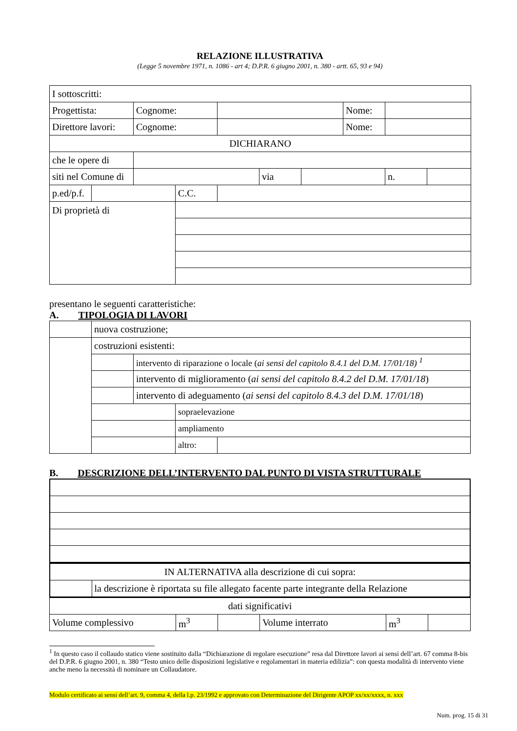RELAZIONE ILLUSTRATIVA
(Legge 5 novembre 1971, n. 1086 - art 4; D.P.R. 6 giugno 2001, n. 380 - artt. 65, 93 e 94)
| I sottoscritti: | | | | | | | | | |
| Progettista: | | Cognome: | | | | | Nome: | | |
| Direttore lavori: | | Cognome: | | | | | Nome: | | |
| DICHIARANO | | | | | | | | | |
| che le opere di | | | | | | | | | |
| siti nel Comune di | | | | | via | | | n. | |
| p.ed/p.f. | | | C.C. | | | | | | |
| Di proprietà di | | | | | | | | | |
presentano le seguenti caratteristiche:
A. TIPOLOGIA DI LAVORI
| | nuova costruzione; | | | |
| | costruzioni esistenti: | | | |
| | | intervento di riparazione o locale ( ai sensi del capitolo 8.4.1 del D.M. 17/01/18) <sup>1</sup> | | |
| | | intervento di miglioramento ( ai sensi del capitolo 8.4.2 del D.M. 17/01/18 ) | | |
| | | intervento di adeguamento ( ai sensi del capitolo 8.4.3 del D.M. 17/01/18 ) | | |
| | | | sopraelevazione | |
| | | | ampliamento | |
| | | | altro: | |
B. DESCRIZIONE DELL’INTERVENTO DAL PUNTO DI VISTA STRUTTURALE
| IN ALTERNATIVA alla descrizione di cui sopra: | |
| | la descrizione è riportata su file allegato facente parte integrante della Relazione |
| dati significativi | | | | | |
| Volume complessivo | m<sup>3</sup> | | Volume interrato | m<sup>3</sup> | |
<sup>1</sup> In questo caso il collaudo statico viene sostituito dalla “Dichiarazione di regolare esecuzione” resa dal Direttore lavori ai sensi dell’art. 67 comma 8-bis del D.P.R. 6 giugno 2001, n. 380 “Testo unico delle disposizioni legislative e regolamentari in materia edilizia”: con questa modalità di intervento viene anche meno la necessità di nominare un Collaudatore.
Modulo certificato ai sensi dell’art. 9, comma 4, della l.p. 23/1992 e approvato con Determinazione del Dirigente APOP xx/xx/xxxx, n. xxx
Num. prog. 15 di 31